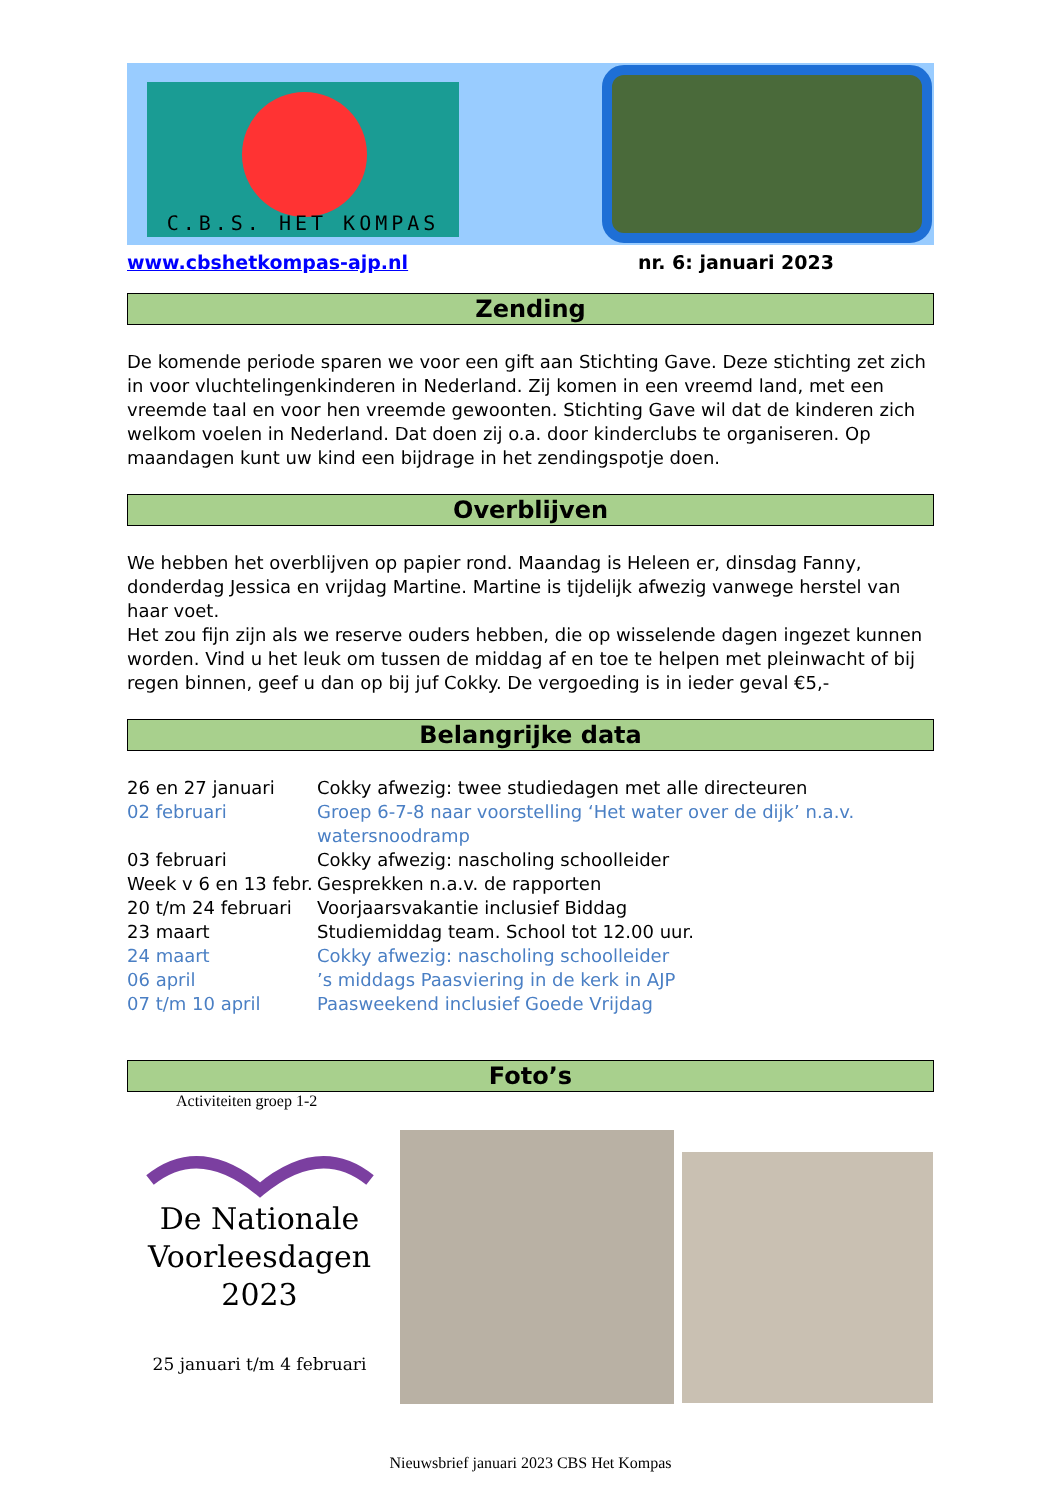C.B.S. HET KOMPAS
www.cbshetkompas-ajp.nl nr. 6: januari 2023
Zending
De komende periode sparen we voor een gift aan Stichting Gave. Deze stichting zet zich in voor vluchtelingenkinderen in Nederland. Zij komen in een vreemd land, met een vreemde taal en voor hen vreemde gewoonten. Stichting Gave wil dat de kinderen zich welkom voelen in Nederland. Dat doen zij o.a. door kinderclubs te organiseren. Op maandagen kunt uw kind een bijdrage in het zendingspotje doen.
Overblijven
We hebben het overblijven op papier rond. Maandag is Heleen er, dinsdag Fanny, donderdag Jessica en vrijdag Martine. Martine is tijdelijk afwezig vanwege herstel van haar voet.
Het zou fijn zijn als we reserve ouders hebben, die op wisselende dagen ingezet kunnen worden. Vind u het leuk om tussen de middag af en toe te helpen met pleinwacht of bij regen binnen, geef u dan op bij juf Cokky. De vergoeding is in ieder geval €5,-
Belangrijke data
| 26 en 27 januari | Cokky afwezig: twee studiedagen met alle directeuren |
| 02 februari | Groep 6-7-8 naar voorstelling ‘Het water over de dijk’ n.a.v. watersnoodramp |
| 03 februari | Cokky afwezig: nascholing schoolleider |
| Week v 6 en 13 febr. | Gesprekken n.a.v. de rapporten |
| 20 t/m 24 februari | Voorjaarsvakantie inclusief Biddag |
| 23 maart | Studiemiddag team. School tot 12.00 uur. |
| 24 maart | Cokky afwezig: nascholing schoolleider |
| 06 april | ’s middags Paasviering in de kerk in AJP |
| 07 t/m 10 april | Paasweekend inclusief Goede Vrijdag |
Foto’s
Activiteiten groep 1-2
De Nationale
Voorleesdagen
2023
25 januari t/m 4 februari
Nieuwsbrief januari 2023 CBS Het Kompas